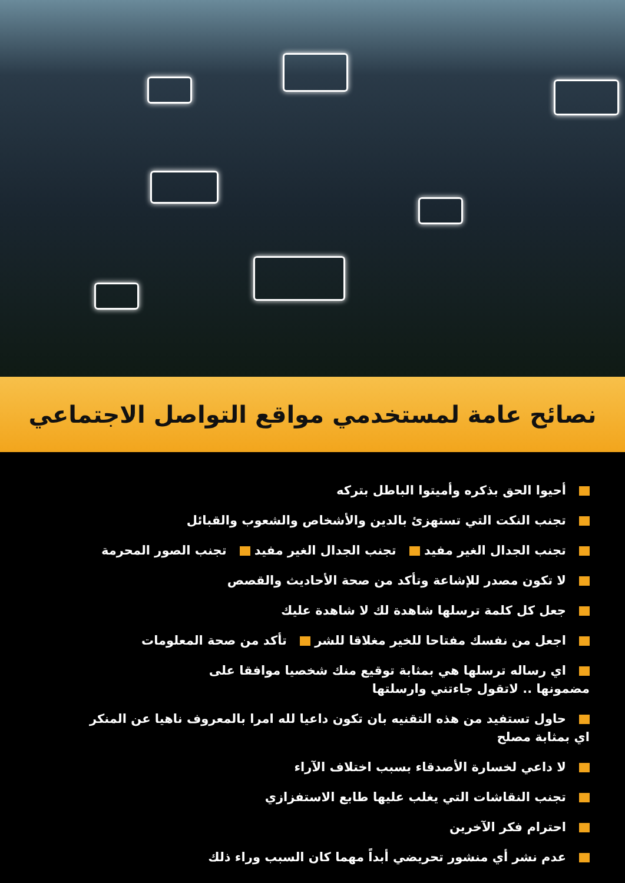نصائح عامة لمستخدمي مواقع التواصل الاجتماعي
أحيوا الحق بذكره وأميتوا الباطل بتركه
تجنب النكت التي تستهزئ بالدين والأشخاص والشعوب والقبائل
تجنب الجدال الغير مفيد تجنب الجدال الغير مفيد تجنب الصور المحرمة
لا تكون مصدر للإشاعة وتأكد من صحة الأحاديث والقصص
جعل كل كلمة ترسلها شاهدة لك لا شاهدة عليك
اجعل من نفسك مفتاحا للخير مغلاقا للشر تأكد من صحة المعلومات
اي رساله ترسلها هي بمثابة توقيع منك شخصيا موافقا على
مضمونها .. لاتقول جاءتني وارسلتها
حاول تستفيد من هذه التقنيه بان تكون داعيا لله امرا بالمعروف ناهيا عن المنكر
اي بمثابة مصلح
لا داعي لخسارة الأصدقاء بسبب اختلاف الآراء
تجنب النقاشات التي يغلب عليها طابع الاستفزازي
احترام فكر الآخرين
عدم نشر أي منشور تحريضي أبداً مهما كان السبب وراء ذلك